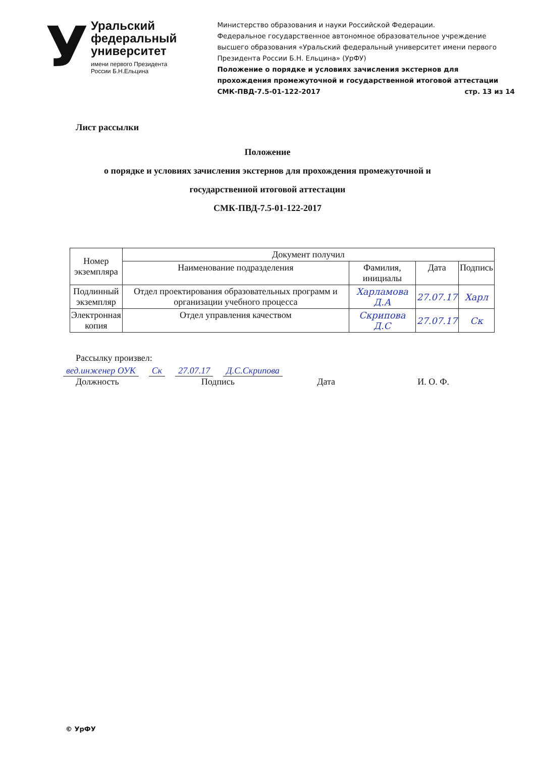У
Уральский
федеральный
университет
имени первого Президента
России Б.Н.Ельцина
Министерство образования и науки Российской Федерации.
Федеральное государственное автономное образовательное учреждение высшего образования «Уральский федеральный университет имени первого Президента России Б.Н. Ельцина» (УрФУ)
Положение о порядке и условиях зачисления экстернов для прохождения промежуточной и государственной итоговой аттестации
СМК-ПВД-7.5-01-122-2017 стр. 13 из 14
Лист рассылки
Положение
о порядке и условиях зачисления экстернов для прохождения промежуточной и
государственной итоговой аттестации
СМК-ПВД-7.5-01-122-2017
| Номер экземпляра | Документ получил | | | |
| --- | --- | --- | --- | --- |
| | Наименование подразделения | Фамилия, инициалы | Дата | Подпись |
| Подлинный экземпляр | Отдел проектирования образовательных программ и организации учебного процесса | Харламова Д.А | 27.07.17 | Харл |
| Электронная копия | Отдел управления качеством | Скрипова Д.С | 27.07.17 | Ск |
Рассылку произвел:
вед.инженер ОУК Ск 27.07.17 Д.С.Скрипова
Должность Подпись Дата И. О. Ф.
© УрФУ